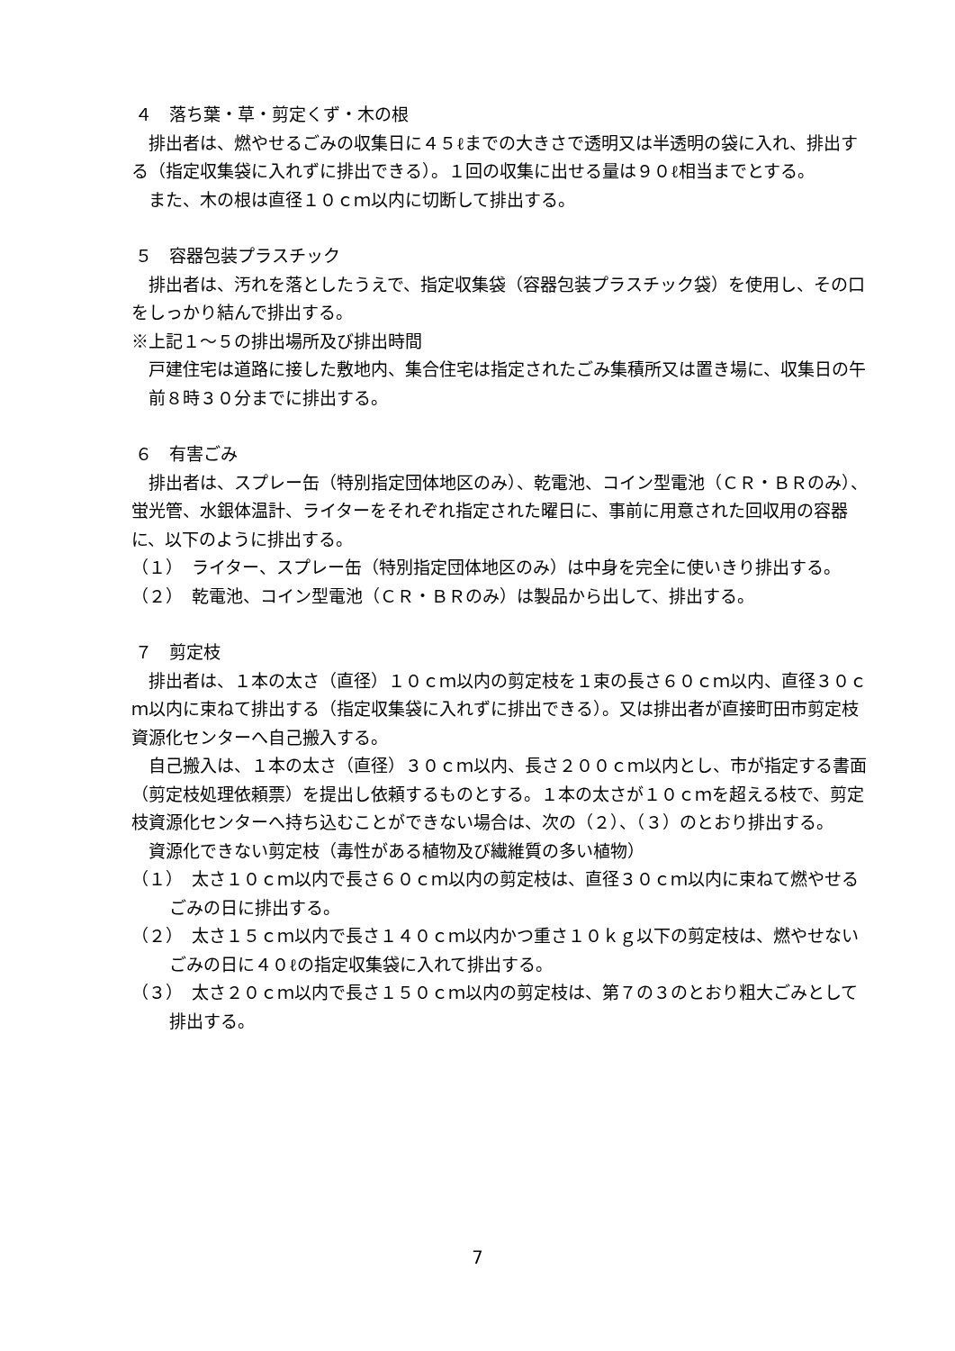４　落ち葉・草・剪定くず・木の根
排出者は、燃やせるごみの収集日に４５ℓまでの大きさで透明又は半透明の袋に入れ、排出する（指定収集袋に入れずに排出できる）。１回の収集に出せる量は９０ℓ相当までとする。
また、木の根は直径１０ｃｍ以内に切断して排出する。
５　容器包装プラスチック
排出者は、汚れを落としたうえで、指定収集袋（容器包装プラスチック袋）を使用し、その口をしっかり結んで排出する。
※上記１～５の排出場所及び排出時間
戸建住宅は道路に接した敷地内、集合住宅は指定されたごみ集積所又は置き場に、収集日の午前８時３０分までに排出する。
６　有害ごみ
排出者は、スプレー缶（特別指定団体地区のみ）、乾電池、コイン型電池（ＣＲ・ＢＲのみ）、蛍光管、水銀体温計、ライターをそれぞれ指定された曜日に、事前に用意された回収用の容器に、以下のように排出する。
（１）　ライター、スプレー缶（特別指定団体地区のみ）は中身を完全に使いきり排出する。
（２）　乾電池、コイン型電池（ＣＲ・ＢＲのみ）は製品から出して、排出する。
７　剪定枝
排出者は、１本の太さ（直径）１０ｃｍ以内の剪定枝を１束の長さ６０ｃｍ以内、直径３０ｃｍ以内に束ねて排出する（指定収集袋に入れずに排出できる）。又は排出者が直接町田市剪定枝資源化センターへ自己搬入する。
自己搬入は、１本の太さ（直径）３０ｃｍ以内、長さ２００ｃｍ以内とし、市が指定する書面（剪定枝処理依頼票）を提出し依頼するものとする。１本の太さが１０ｃｍを超える枝で、剪定枝資源化センターへ持ち込むことができない場合は、次の（２）、（３）のとおり排出する。
資源化できない剪定枝（毒性がある植物及び繊維質の多い植物）
（１）　太さ１０ｃｍ以内で長さ６０ｃｍ以内の剪定枝は、直径３０ｃｍ以内に束ねて燃やせるごみの日に排出する。
（２）　太さ１５ｃｍ以内で長さ１４０ｃｍ以内かつ重さ１０ｋｇ以下の剪定枝は、燃やせないごみの日に４０ℓの指定収集袋に入れて排出する。
（３）　太さ２０ｃｍ以内で長さ１５０ｃｍ以内の剪定枝は、第７の３のとおり粗大ごみとして排出する。
7